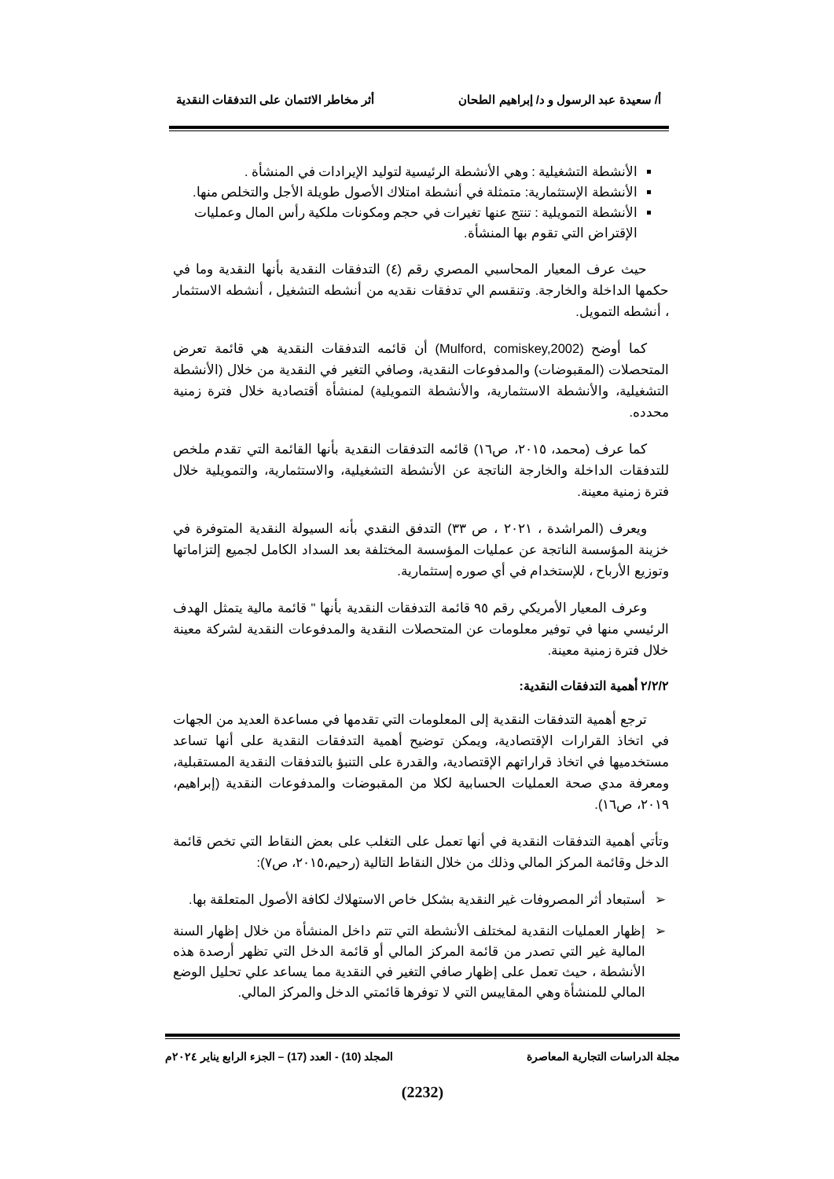أ/ سعيدة عبد الرسول و د/ إبراهيم الطحان أثر مخاطر الائتمان على التدفقات النقدية
الأنشطة التشغيلية : وهي الأنشطة الرئيسية لتوليد الإيرادات في المنشأة .
الأنشطة الإستثمارية: متمثلة في أنشطة امتلاك الأصول طويلة الأجل والتخلص منها.
الأنشطة التمويلية : تنتج عنها تغيرات في حجم ومكونات ملكية رأس المال وعمليات الإقتراض التي تقوم بها المنشأة.
حيث عرف المعيار المحاسبي المصري رقم (٤) التدفقات النقدية بأنها النقدية وما في حكمها الداخلة والخارجة. وتنقسم الي تدفقات نقديه من أنشطه التشغيل ، أنشطه الاستثمار ، أنشطه التمويل.
كما أوضح (Mulford, comiskey,2002) أن قائمه التدفقات النقدية هي قائمة تعرض المتحصلات (المقبوضات) والمدفوعات النقدية، وصافي التغير في النقدية من خلال (الأنشطة التشغيلية، والأنشطة الاستثمارية، والأنشطة التمويلية) لمنشأة أقتصادية خلال فترة زمنية محدده.
كما عرف (محمد، ٢٠١٥، ص١٦) قائمه التدفقات النقدية بأنها القائمة التي تقدم ملخص للتدفقات الداخلة والخارجة الناتجة عن الأنشطة التشغيلية، والاستثمارية، والتمويلية خلال فترة زمنية معينة.
ويعرف (المراشدة ، ٢٠٢١ ، ص ٣٣) التدفق النقدي بأنه السيولة النقدية المتوفرة في خزينة المؤسسة الناتجة عن عمليات المؤسسة المختلفة بعد السداد الكامل لجميع إلتزاماتها وتوزيع الأرباح ، للإستخدام في أي صوره إستثمارية.
وعرف المعيار الأمريكي رقم ٩٥ قائمة التدفقات النقدية بأنها " قائمة مالية يتمثل الهدف الرئيسي منها في توفير معلومات عن المتحصلات النقدية والمدفوعات النقدية لشركة معينة خلال فترة زمنية معينة.
٢/٢/٢ أهمية التدفقات النقدية:
ترجع أهمية التدفقات النقدية إلى المعلومات التي تقدمها في مساعدة العديد من الجهات في اتخاذ القرارات الإقتصادية، ويمكن توضيح أهمية التدفقات النقدية على أنها تساعد مستخدميها في اتخاذ قراراتهم الإقتصادية، والقدرة على التنبؤ بالتدفقات النقدية المستقبلية، ومعرفة مدي صحة العمليات الحسابية لكلا من المقبوضات والمدفوعات النقدية (إبراهيم، ٢٠١٩، ص١٦).
وتأتي أهمية التدفقات النقدية في أنها تعمل على التغلب على بعض النقاط التي تخص قائمة الدخل وقائمة المركز المالي وذلك من خلال النقاط التالية (رحيم،٢٠١٥، ص٧):
➢ أستبعاد أثر المصروفات غير النقدية بشكل خاص الاستهلاك لكافة الأصول المتعلقة بها.
➢ إظهار العمليات النقدية لمختلف الأنشطة التي تتم داخل المنشأة من خلال إظهار السنة المالية غير التي تصدر من قائمة المركز المالي أو قائمة الدخل التي تظهر أرصدة هذه الأنشطة ، حيث تعمل على إظهار صافي التغير في النقدية مما يساعد علي تحليل الوضع المالي للمنشأة وهي المقاييس التي لا توفرها قائمتي الدخل والمركز المالي.
مجلة الدراسات التجارية المعاصرة المجلد (10) - العدد (17) – الجزء الرابع يناير ٢٠٢٤م
(2232)